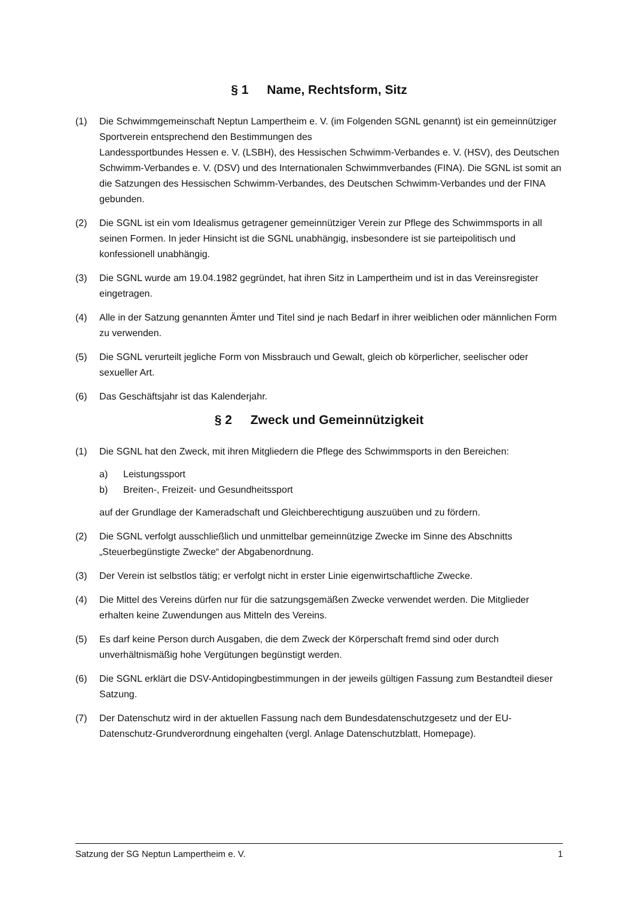§ 1 Name, Rechtsform, Sitz
(1) Die Schwimmgemeinschaft Neptun Lampertheim e. V. (im Folgenden SGNL genannt) ist ein gemeinnütziger Sportverein entsprechend den Bestimmungen des
Landessportbundes Hessen e. V. (LSBH), des Hessischen Schwimm-Verbandes e. V. (HSV), des Deutschen Schwimm-Verbandes e. V. (DSV) und des Internationalen Schwimmverbandes (FINA). Die SGNL ist somit an die Satzungen des Hessischen Schwimm-Verbandes, des Deutschen Schwimm-Verbandes und der FINA gebunden.
(2) Die SGNL ist ein vom Idealismus getragener gemeinnütziger Verein zur Pflege des Schwimmsports in all seinen Formen. In jeder Hinsicht ist die SGNL unabhängig, insbesondere ist sie parteipolitisch und konfessionell unabhängig.
(3) Die SGNL wurde am 19.04.1982 gegründet, hat ihren Sitz in Lampertheim und ist in das Vereinsregister eingetragen.
(4) Alle in der Satzung genannten Ämter und Titel sind je nach Bedarf in ihrer weiblichen oder männlichen Form zu verwenden.
(5) Die SGNL verurteilt jegliche Form von Missbrauch und Gewalt, gleich ob körperlicher, seelischer oder sexueller Art.
(6) Das Geschäftsjahr ist das Kalenderjahr.
§ 2 Zweck und Gemeinnützigkeit
(1) Die SGNL hat den Zweck, mit ihren Mitgliedern die Pflege des Schwimmsports in den Bereichen:
a) Leistungssport
b) Breiten-, Freizeit- und Gesundheitssport
auf der Grundlage der Kameradschaft und Gleichberechtigung auszuüben und zu fördern.
(2) Die SGNL verfolgt ausschließlich und unmittelbar gemeinnützige Zwecke im Sinne des Abschnitts „Steuerbegünstigte Zwecke“ der Abgabenordnung.
(3) Der Verein ist selbstlos tätig; er verfolgt nicht in erster Linie eigenwirtschaftliche Zwecke.
(4) Die Mittel des Vereins dürfen nur für die satzungsgemäßen Zwecke verwendet werden. Die Mitglieder erhalten keine Zuwendungen aus Mitteln des Vereins.
(5) Es darf keine Person durch Ausgaben, die dem Zweck der Körperschaft fremd sind oder durch unverhältnismäßig hohe Vergütungen begünstigt werden.
(6) Die SGNL erklärt die DSV-Antidopingbestimmungen in der jeweils gültigen Fassung zum Bestandteil dieser Satzung.
(7) Der Datenschutz wird in der aktuellen Fassung nach dem Bundesdatenschutzgesetz und der EU-Datenschutz-Grundverordnung eingehalten (vergl. Anlage Datenschutzblatt, Homepage).
Satzung der SG Neptun Lampertheim e. V. 1